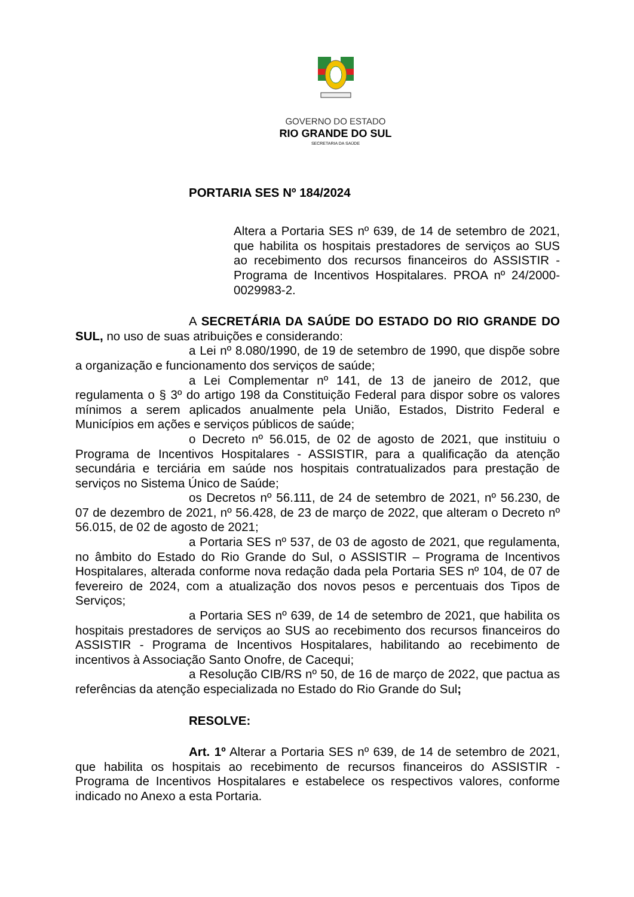GOVERNO DO ESTADO
RIO GRANDE DO SUL
SECRETARIA DA SAÚDE
PORTARIA SES Nº 184/2024
Altera a Portaria SES nº 639, de 14 de setembro de 2021, que habilita os hospitais prestadores de serviços ao SUS ao recebimento dos recursos financeiros do ASSISTIR - Programa de Incentivos Hospitalares. PROA nº 24/2000-0029983-2.
A SECRETÁRIA DA SAÚDE DO ESTADO DO RIO GRANDE DO SUL, no uso de suas atribuições e considerando:
a Lei nº 8.080/1990, de 19 de setembro de 1990, que dispõe sobre a organização e funcionamento dos serviços de saúde;
a Lei Complementar nº 141, de 13 de janeiro de 2012, que regulamenta o § 3º do artigo 198 da Constituição Federal para dispor sobre os valores mínimos a serem aplicados anualmente pela União, Estados, Distrito Federal e Municípios em ações e serviços públicos de saúde;
o Decreto nº 56.015, de 02 de agosto de 2021, que instituiu o Programa de Incentivos Hospitalares - ASSISTIR, para a qualificação da atenção secundária e terciária em saúde nos hospitais contratualizados para prestação de serviços no Sistema Único de Saúde;
os Decretos nº 56.111, de 24 de setembro de 2021, nº 56.230, de 07 de dezembro de 2021, nº 56.428, de 23 de março de 2022, que alteram o Decreto nº 56.015, de 02 de agosto de 2021;
a Portaria SES nº 537, de 03 de agosto de 2021, que regulamenta, no âmbito do Estado do Rio Grande do Sul, o ASSISTIR – Programa de Incentivos Hospitalares, alterada conforme nova redação dada pela Portaria SES nº 104, de 07 de fevereiro de 2024, com a atualização dos novos pesos e percentuais dos Tipos de Serviços;
a Portaria SES nº 639, de 14 de setembro de 2021, que habilita os hospitais prestadores de serviços ao SUS ao recebimento dos recursos financeiros do ASSISTIR - Programa de Incentivos Hospitalares, habilitando ao recebimento de incentivos à Associação Santo Onofre, de Cacequi;
a Resolução CIB/RS nº 50, de 16 de março de 2022, que pactua as referências da atenção especializada no Estado do Rio Grande do Sul;
RESOLVE:
Art. 1º Alterar a Portaria SES nº 639, de 14 de setembro de 2021, que habilita os hospitais ao recebimento de recursos financeiros do ASSISTIR - Programa de Incentivos Hospitalares e estabelece os respectivos valores, conforme indicado no Anexo a esta Portaria.